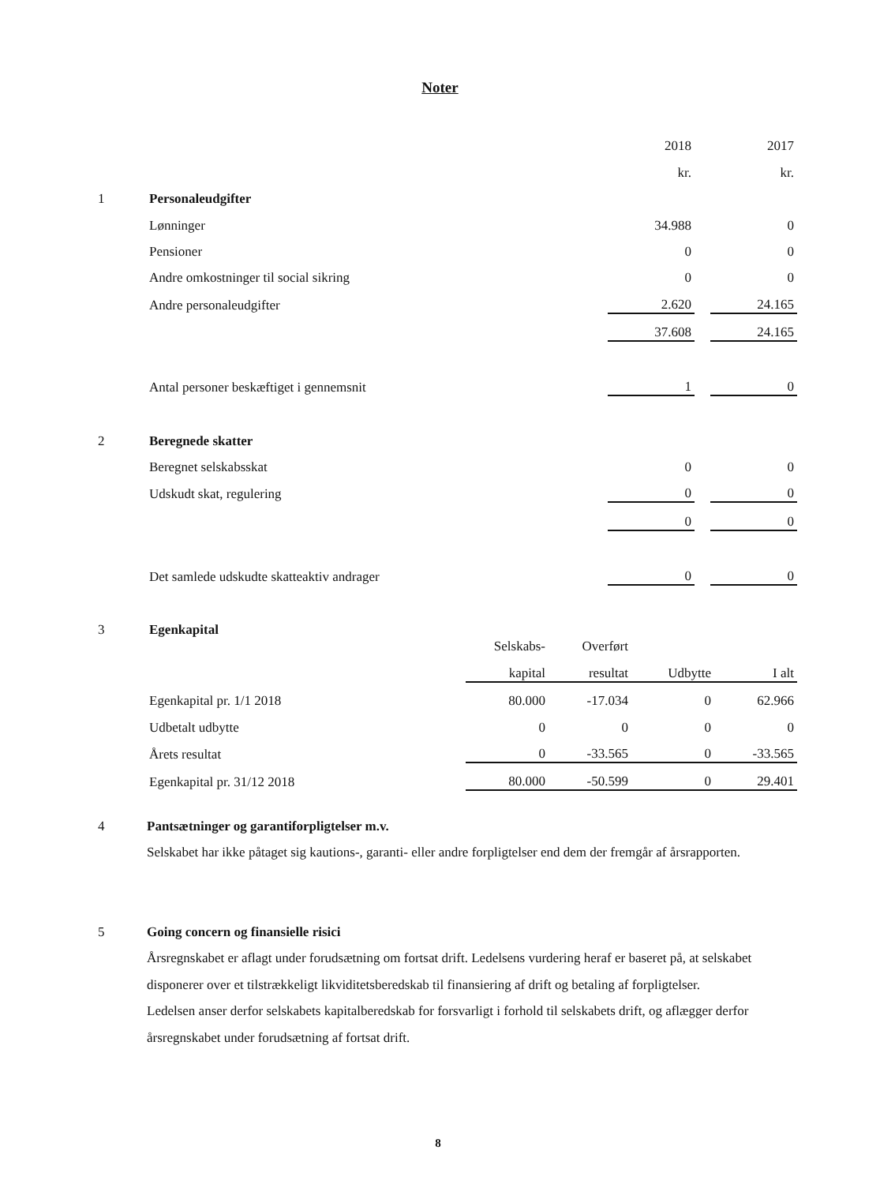Noter
| | | 2018 | | 2017 |
| | | kr. | | kr. |
| 1 | Personaleudgifter | | | |
| | Lønninger | 34.988 | | 0 |
| | Pensioner | 0 | | 0 |
| | Andre omkostninger til social sikring | 0 | | 0 |
| | Andre personaleudgifter | 2.620 | | 24.165 |
| | | 37.608 | | 24.165 |
| | Antal personer beskæftiget i gennemsnit | 1 | | 0 |
| 2 | Beregnede skatter | | | |
| | Beregnet selskabsskat | 0 | | 0 |
| | Udskudt skat, regulering | 0 | | 0 |
| | | 0 | | 0 |
| | Det samlede udskudte skatteaktiv andrager | 0 | | 0 |
| 3 | Egenkapital | | | |
| | | Selskabs- | Overført | | |
| | | kapital | resultat | Udbytte | I alt |
| | Egenkapital pr. 1/1 2018 | 80.000 | -17.034 | 0 | 62.966 |
| | Udbetalt udbytte | 0 | 0 | 0 | 0 |
| | Årets resultat | 0 | -33.565 | 0 | -33.565 |
| | Egenkapital pr. 31/12 2018 | 80.000 | -50.599 | 0 | 29.401 |
4
Pantsætninger og garantiforpligtelser m.v.
Selskabet har ikke påtaget sig kautions-, garanti- eller andre forpligtelser end dem der fremgår af årsrapporten.
5
Going concern og finansielle risici
Årsregnskabet er aflagt under forudsætning om fortsat drift. Ledelsens vurdering heraf er baseret på, at selskabet disponerer over et tilstrækkeligt likviditetsberedskab til finansiering af drift og betaling af forpligtelser.
Ledelsen anser derfor selskabets kapitalberedskab for forsvarligt i forhold til selskabets drift, og aflægger derfor årsregnskabet under forudsætning af fortsat drift.
8